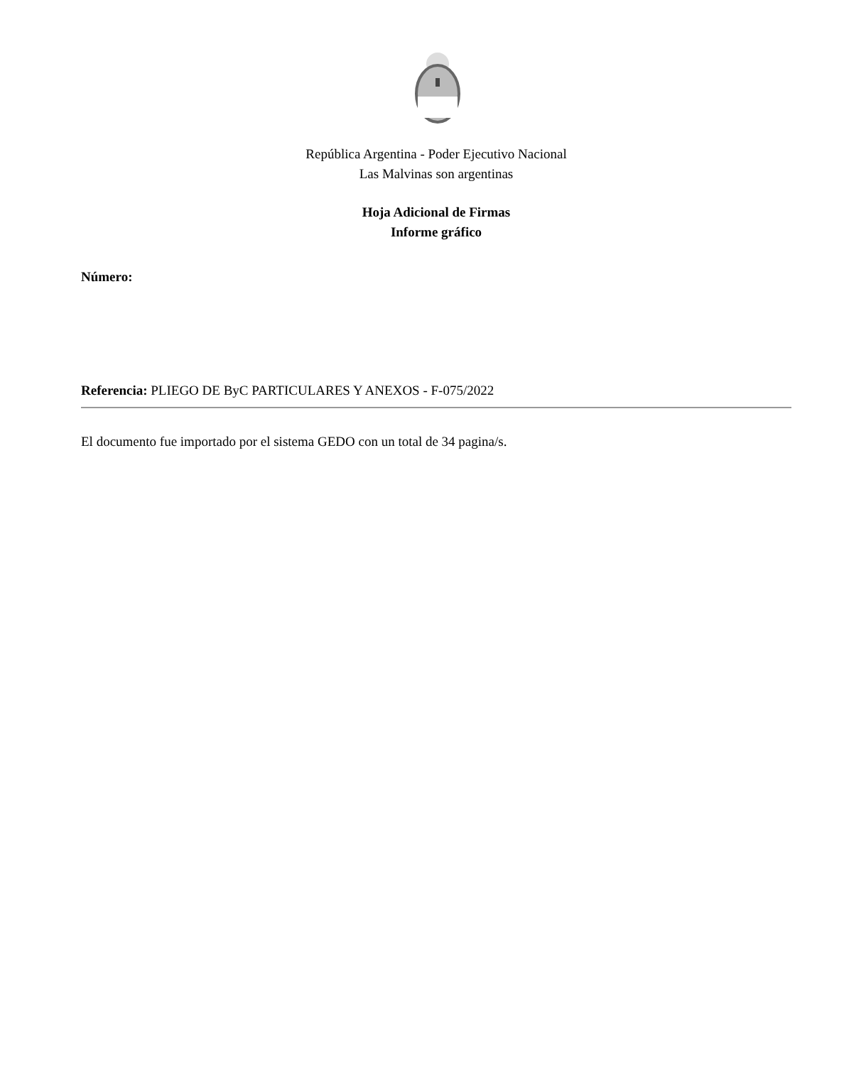República Argentina - Poder Ejecutivo Nacional
Las Malvinas son argentinas
Hoja Adicional de Firmas
Informe gráfico
Número:
Referencia: PLIEGO DE ByC PARTICULARES Y ANEXOS - F-075/2022
El documento fue importado por el sistema GEDO con un total de 34 pagina/s.